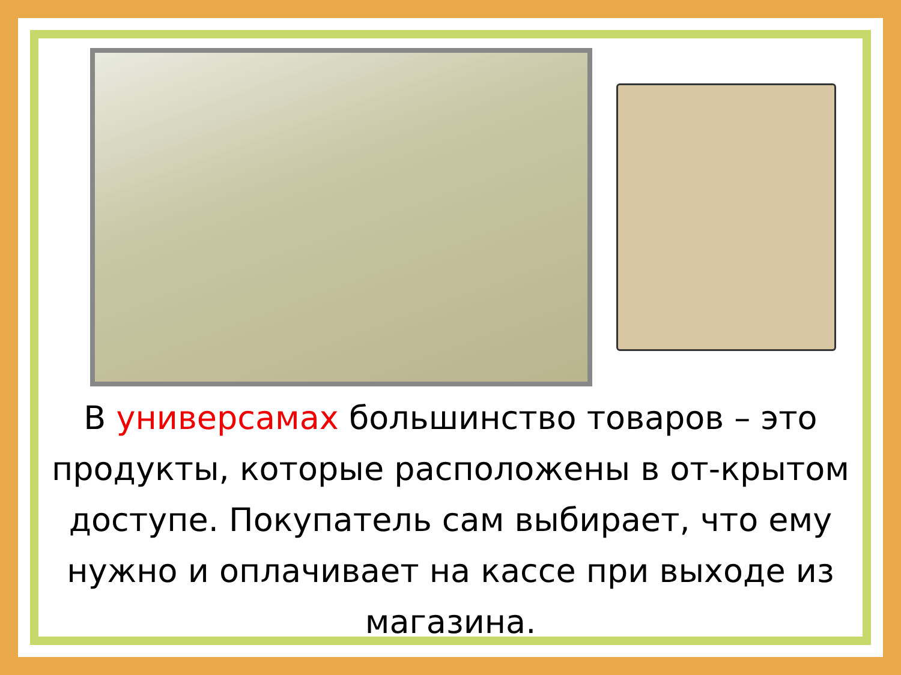В универсамах большинство товаров – это продукты, которые расположены в от-крытом доступе. Покупатель сам выбирает, что ему нужно и оплачивает на кассе при выходе из магазина.